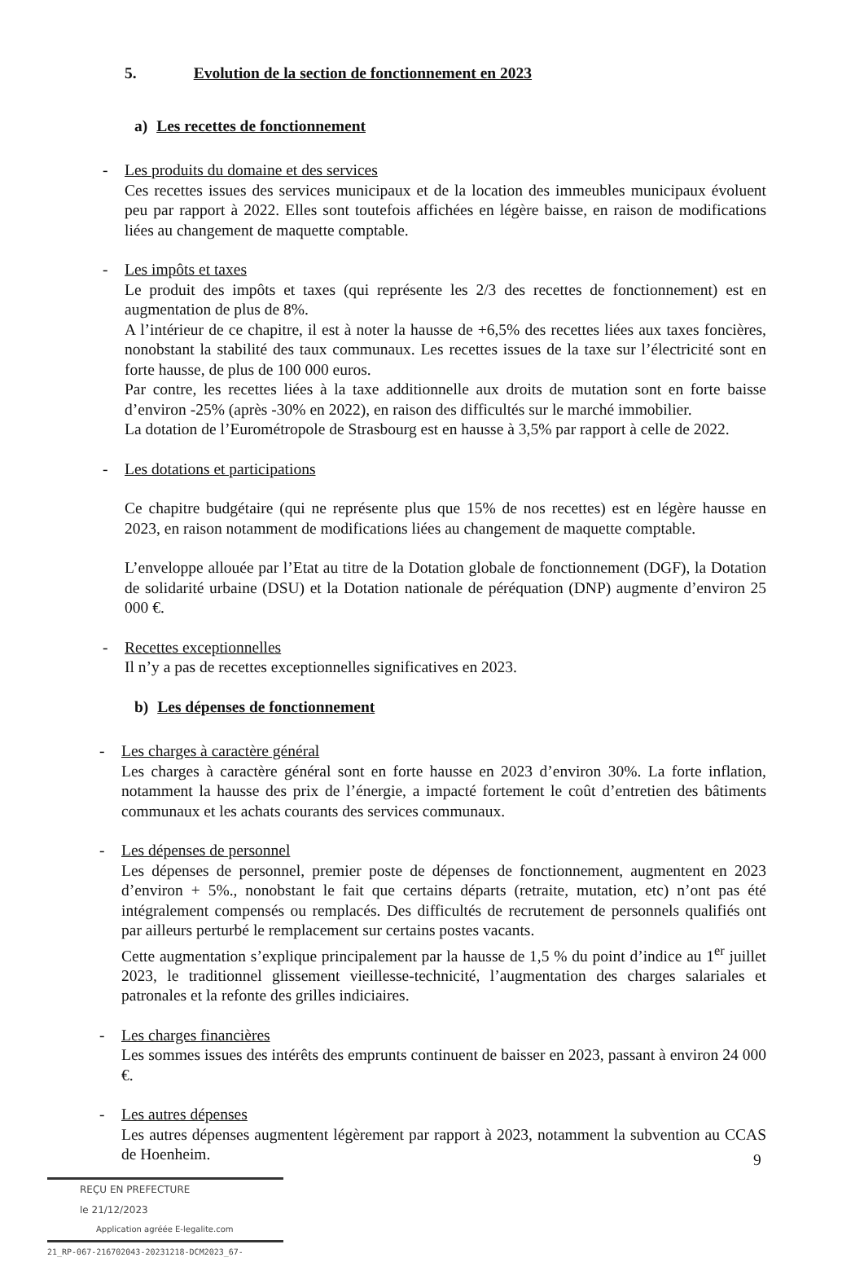5. Evolution de la section de fonctionnement en 2023
a) Les recettes de fonctionnement
- Les produits du domaine et des services
Ces recettes issues des services municipaux et de la location des immeubles municipaux évoluent peu par rapport à 2022. Elles sont toutefois affichées en légère baisse, en raison de modifications liées au changement de maquette comptable.
- Les impôts et taxes
Le produit des impôts et taxes (qui représente les 2/3 des recettes de fonctionnement) est en augmentation de plus de 8%.
A l’intérieur de ce chapitre, il est à noter la hausse de +6,5% des recettes liées aux taxes foncières, nonobstant la stabilité des taux communaux. Les recettes issues de la taxe sur l’électricité sont en forte hausse, de plus de 100 000 euros.
Par contre, les recettes liées à la taxe additionnelle aux droits de mutation sont en forte baisse d’environ -25% (après -30% en 2022), en raison des difficultés sur le marché immobilier.
La dotation de l’Eurométropole de Strasbourg est en hausse à 3,5% par rapport à celle de 2022.
- Les dotations et participations
Ce chapitre budgétaire (qui ne représente plus que 15% de nos recettes) est en légère hausse en 2023, en raison notamment de modifications liées au changement de maquette comptable.
L’enveloppe allouée par l’Etat au titre de la Dotation globale de fonctionnement (DGF), la Dotation de solidarité urbaine (DSU) et la Dotation nationale de péréquation (DNP) augmente d’environ 25 000 €.
- Recettes exceptionnelles
Il n’y a pas de recettes exceptionnelles significatives en 2023.
b) Les dépenses de fonctionnement
- Les charges à caractère général
Les charges à caractère général sont en forte hausse en 2023 d’environ 30%. La forte inflation, notamment la hausse des prix de l’énergie, a impacté fortement le coût d’entretien des bâtiments communaux et les achats courants des services communaux.
- Les dépenses de personnel
Les dépenses de personnel, premier poste de dépenses de fonctionnement, augmentent en 2023 d’environ + 5%., nonobstant le fait que certains départs (retraite, mutation, etc) n’ont pas été intégralement compensés ou remplacés. Des difficultés de recrutement de personnels qualifiés ont par ailleurs perturbé le remplacement sur certains postes vacants.
Cette augmentation s’explique principalement par la hausse de 1,5 % du point d’indice au 1<sup>er</sup> juillet 2023, le traditionnel glissement vieillesse-technicité, l’augmentation des charges salariales et patronales et la refonte des grilles indiciaires.
- Les charges financières
Les sommes issues des intérêts des emprunts continuent de baisser en 2023, passant à environ 24 000 €.
- Les autres dépenses
Les autres dépenses augmentent légèrement par rapport à 2023, notamment la subvention au CCAS de Hoenheim.
9
REÇU EN PREFECTURE
le 21/12/2023
Application agréée E-legalite.com
21_RP-067-216702043-20231218-DCM2023_67-